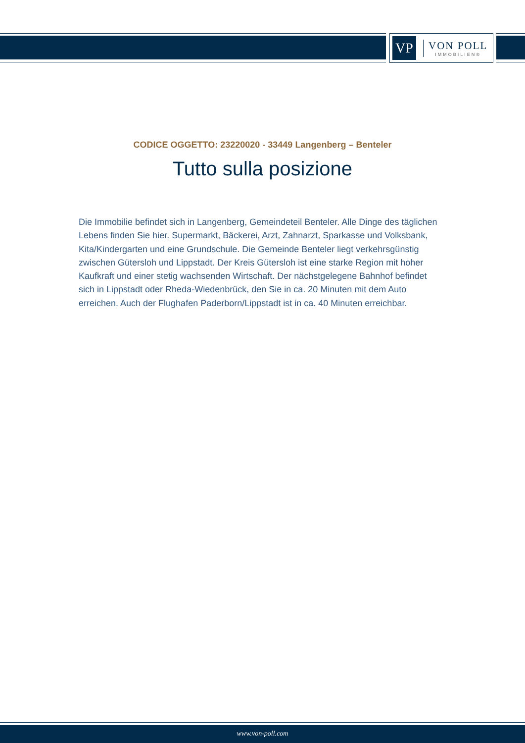VP
VON POLL
IMMOBILIEN®
CODICE OGGETTO: 23220020 - 33449 Langenberg – Benteler
Tutto sulla posizione
Die Immobilie befindet sich in Langenberg, Gemeindeteil Benteler. Alle Dinge des täglichen Lebens finden Sie hier. Supermarkt, Bäckerei, Arzt, Zahnarzt, Sparkasse und Volksbank, Kita/Kindergarten und eine Grundschule. Die Gemeinde Benteler liegt verkehrsgünstig zwischen Gütersloh und Lippstadt. Der Kreis Gütersloh ist eine starke Region mit hoher Kaufkraft und einer stetig wachsenden Wirtschaft. Der nächstgelegene Bahnhof befindet sich in Lippstadt oder Rheda-Wiedenbrück, den Sie in ca. 20 Minuten mit dem Auto erreichen. Auch der Flughafen Paderborn/Lippstadt ist in ca. 40 Minuten erreichbar.
www.von-poll.com